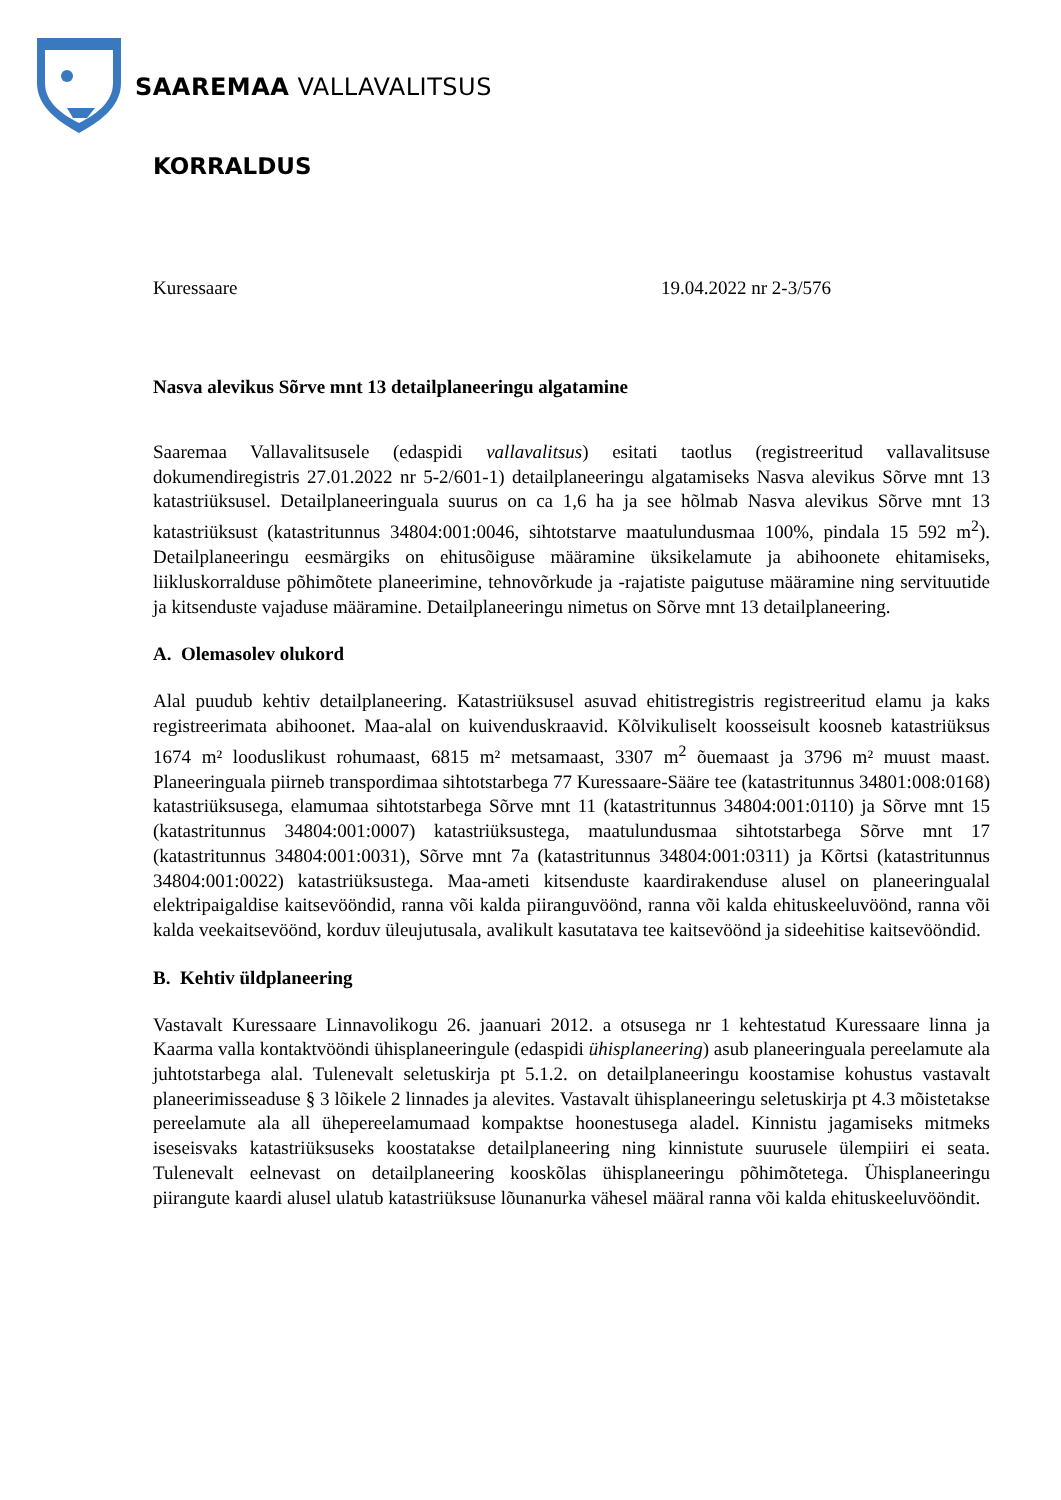SAAREMAA VALLAVALITSUS
KORRALDUS
Kuressaare 19.04.2022 nr 2-3/576
Nasva alevikus Sõrve mnt 13 detailplaneeringu algatamine
Saaremaa Vallavalitsusele (edaspidi vallavalitsus) esitati taotlus (registreeritud vallavalitsuse dokumendiregistris 27.01.2022 nr 5-2/601-1) detailplaneeringu algatamiseks Nasva alevikus Sõrve mnt 13 katastriüksusel. Detailplaneeringuala suurus on ca 1,6 ha ja see hõlmab Nasva alevikus Sõrve mnt 13 katastriüksust (katastritunnus 34804:001:0046, sihtotstarve maatulundusmaa 100%, pindala 15 592 m<sup>2</sup>). Detailplaneeringu eesmärgiks on ehitusõiguse määramine üksikelamute ja abihoonete ehitamiseks, liikluskorralduse põhimõtete planeerimine, tehnovõrkude ja -rajatiste paigutuse määramine ning servituutide ja kitsenduste vajaduse määramine. Detailplaneeringu nimetus on Sõrve mnt 13 detailplaneering.
A. Olemasolev olukord
Alal puudub kehtiv detailplaneering. Katastriüksusel asuvad ehitistregistris registreeritud elamu ja kaks registreerimata abihoonet. Maa-alal on kuivenduskraavid. Kõlvikuliselt koosseisult koosneb katastriüksus 1674 m² looduslikust rohumaast, 6815 m² metsamaast, 3307 m<sup>2</sup> õuemaast ja 3796 m² muust maast. Planeeringuala piirneb transpordimaa sihtotstarbega 77 Kuressaare-Sääre tee (katastritunnus 34801:008:0168) katastriüksusega, elamumaa sihtotstarbega Sõrve mnt 11 (katastritunnus 34804:001:0110) ja Sõrve mnt 15 (katastritunnus 34804:001:0007) katastriüksustega, maatulundusmaa sihtotstarbega Sõrve mnt 17 (katastritunnus 34804:001:0031), Sõrve mnt 7a (katastritunnus 34804:001:0311) ja Kõrtsi (katastritunnus 34804:001:0022) katastriüksustega. Maa-ameti kitsenduste kaardirakenduse alusel on planeeringualal elektripaigaldise kaitsevööndid, ranna või kalda piiranguvöönd, ranna või kalda ehituskeeluvöönd, ranna või kalda veekaitsevöönd, korduv üleujutusala, avalikult kasutatava tee kaitsevöönd ja sideehitise kaitsevööndid.
B. Kehtiv üldplaneering
Vastavalt Kuressaare Linnavolikogu 26. jaanuari 2012. a otsusega nr 1 kehtestatud Kuressaare linna ja Kaarma valla kontaktvööndi ühisplaneeringule (edaspidi ühisplaneering) asub planeeringuala pereelamute ala juhtotstarbega alal. Tulenevalt seletuskirja pt 5.1.2. on detailplaneeringu koostamise kohustus vastavalt planeerimisseaduse § 3 lõikele 2 linnades ja alevites. Vastavalt ühisplaneeringu seletuskirja pt 4.3 mõistetakse pereelamute ala all ühepereelamumaad kompaktse hoonestusega aladel. Kinnistu jagamiseks mitmeks iseseisvaks katastriüksuseks koostatakse detailplaneering ning kinnistute suurusele ülempiiri ei seata. Tulenevalt eelnevast on detailplaneering kooskõlas ühisplaneeringu põhimõtetega. Ühisplaneeringu piirangute kaardi alusel ulatub katastriüksuse lõunanurka vähesel määral ranna või kalda ehituskeeluvööndit.